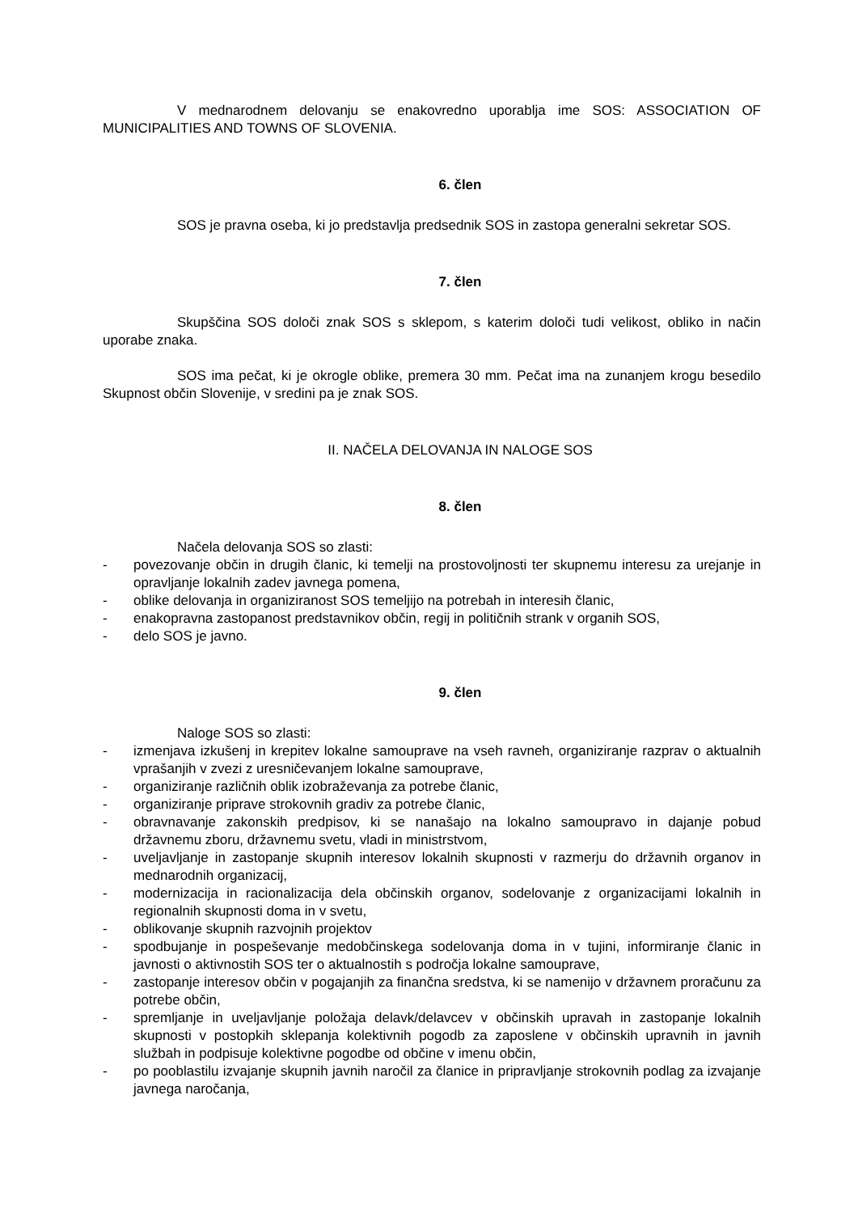V mednarodnem delovanju se enakovredno uporablja ime SOS: ASSOCIATION OF MUNICIPALITIES AND TOWNS OF SLOVENIA.
6. člen
SOS je pravna oseba, ki jo predstavlja predsednik SOS in zastopa generalni sekretar SOS.
7. člen
Skupščina SOS določi znak SOS s sklepom, s katerim določi tudi velikost, obliko in način uporabe znaka.
SOS ima pečat, ki je okrogle oblike, premera 30 mm. Pečat ima na zunanjem krogu besedilo Skupnost občin Slovenije, v sredini pa je znak SOS.
II. NAČELA DELOVANJA IN NALOGE SOS
8. člen
Načela delovanja SOS so zlasti:
- povezovanje občin in drugih članic, ki temelji na prostovoljnosti ter skupnemu interesu za urejanje in opravljanje lokalnih zadev javnega pomena,
- oblike delovanja in organiziranost SOS temeljijo na potrebah in interesih članic,
- enakopravna zastopanost predstavnikov občin, regij in političnih strank v organih SOS,
- delo SOS je javno.
9. člen
Naloge SOS so zlasti:
- izmenjava izkušenj in krepitev lokalne samouprave na vseh ravneh, organiziranje razprav o aktualnih vprašanjih v zvezi z uresničevanjem lokalne samouprave,
- organiziranje različnih oblik izobraževanja za potrebe članic,
- organiziranje priprave strokovnih gradiv za potrebe članic,
- obravnavanje zakonskih predpisov, ki se nanašajo na lokalno samoupravo in dajanje pobud državnemu zboru, državnemu svetu, vladi in ministrstvom,
- uveljavljanje in zastopanje skupnih interesov lokalnih skupnosti v razmerju do državnih organov in mednarodnih organizacij,
- modernizacija in racionalizacija dela občinskih organov, sodelovanje z organizacijami lokalnih in regionalnih skupnosti doma in v svetu,
- oblikovanje skupnih razvojnih projektov
- spodbujanje in pospeševanje medobčinskega sodelovanja doma in v tujini, informiranje članic in javnosti o aktivnostih SOS ter o aktualnostih s področja lokalne samouprave,
- zastopanje interesov občin v pogajanjih za finančna sredstva, ki se namenijo v državnem proračunu za potrebe občin,
- spremljanje in uveljavljanje položaja delavk/delavcev v občinskih upravah in zastopanje lokalnih skupnosti v postopkih sklepanja kolektivnih pogodb za zaposlene v občinskih upravnih in javnih službah in podpisuje kolektivne pogodbe od občine v imenu občin,
- po pooblastilu izvajanje skupnih javnih naročil za članice in pripravljanje strokovnih podlag za izvajanje javnega naročanja,